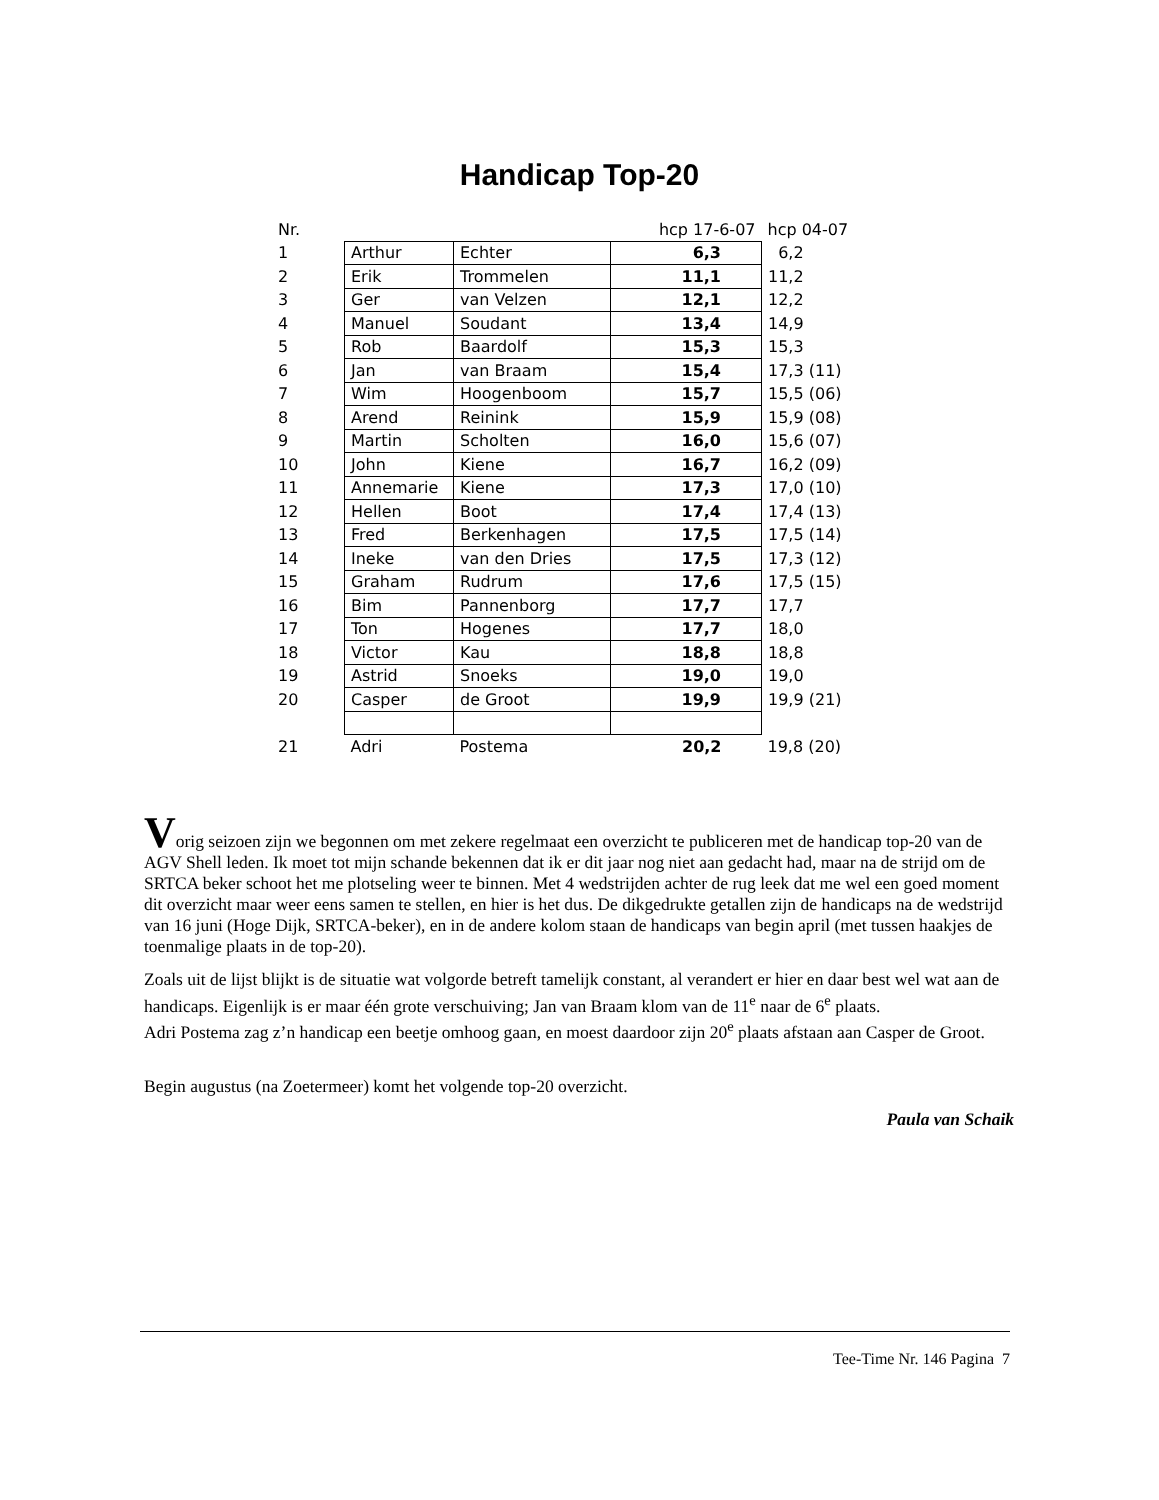Handicap Top-20
| Nr. | | | hcp 17-6-07 | hcp 04-07 |
| 1 | Arthur | Echter | 6,3 | 6,2 |
| 2 | Erik | Trommelen | 11,1 | 11,2 |
| 3 | Ger | van Velzen | 12,1 | 12,2 |
| 4 | Manuel | Soudant | 13,4 | 14,9 |
| 5 | Rob | Baardolf | 15,3 | 15,3 |
| 6 | Jan | van Braam | 15,4 | 17,3 (11) |
| 7 | Wim | Hoogenboom | 15,7 | 15,5 (06) |
| 8 | Arend | Reinink | 15,9 | 15,9 (08) |
| 9 | Martin | Scholten | 16,0 | 15,6 (07) |
| 10 | John | Kiene | 16,7 | 16,2 (09) |
| 11 | Annemarie | Kiene | 17,3 | 17,0 (10) |
| 12 | Hellen | Boot | 17,4 | 17,4 (13) |
| 13 | Fred | Berkenhagen | 17,5 | 17,5 (14) |
| 14 | Ineke | van den Dries | 17,5 | 17,3 (12) |
| 15 | Graham | Rudrum | 17,6 | 17,5 (15) |
| 16 | Bim | Pannenborg | 17,7 | 17,7 |
| 17 | Ton | Hogenes | 17,7 | 18,0 |
| 18 | Victor | Kau | 18,8 | 18,8 |
| 19 | Astrid | Snoeks | 19,0 | 19,0 |
| 20 | Casper | de Groot | 19,9 | 19,9 (21) |
| 21 | Adri | Postema | 20,2 | 19,8 (20) |
Vorig seizoen zijn we begonnen om met zekere regelmaat een overzicht te publiceren met de handicap top-20 van de AGV Shell leden. Ik moet tot mijn schande bekennen dat ik er dit jaar nog niet aan gedacht had, maar na de strijd om de SRTCA beker schoot het me plotseling weer te binnen. Met 4 wedstrijden achter de rug leek dat me wel een goed moment dit overzicht maar weer eens samen te stellen, en hier is het dus. De dikgedrukte getallen zijn de handicaps na de wedstrijd van 16 juni (Hoge Dijk, SRTCA-beker), en in de andere kolom staan de handicaps van begin april (met tussen haakjes de toenmalige plaats in de top-20).
Zoals uit de lijst blijkt is de situatie wat volgorde betreft tamelijk constant, al verandert er hier en daar best wel wat aan de handicaps. Eigenlijk is er maar één grote verschuiving; Jan van Braam klom van de 11<sup>e</sup> naar de 6<sup>e</sup> plaats.
Adri Postema zag z’n handicap een beetje omhoog gaan, en moest daardoor zijn 20<sup>e</sup> plaats afstaan aan Casper de Groot.
Begin augustus (na Zoetermeer) komt het volgende top-20 overzicht.
Paula van Schaik
Tee-Time Nr. 146 Pagina 7